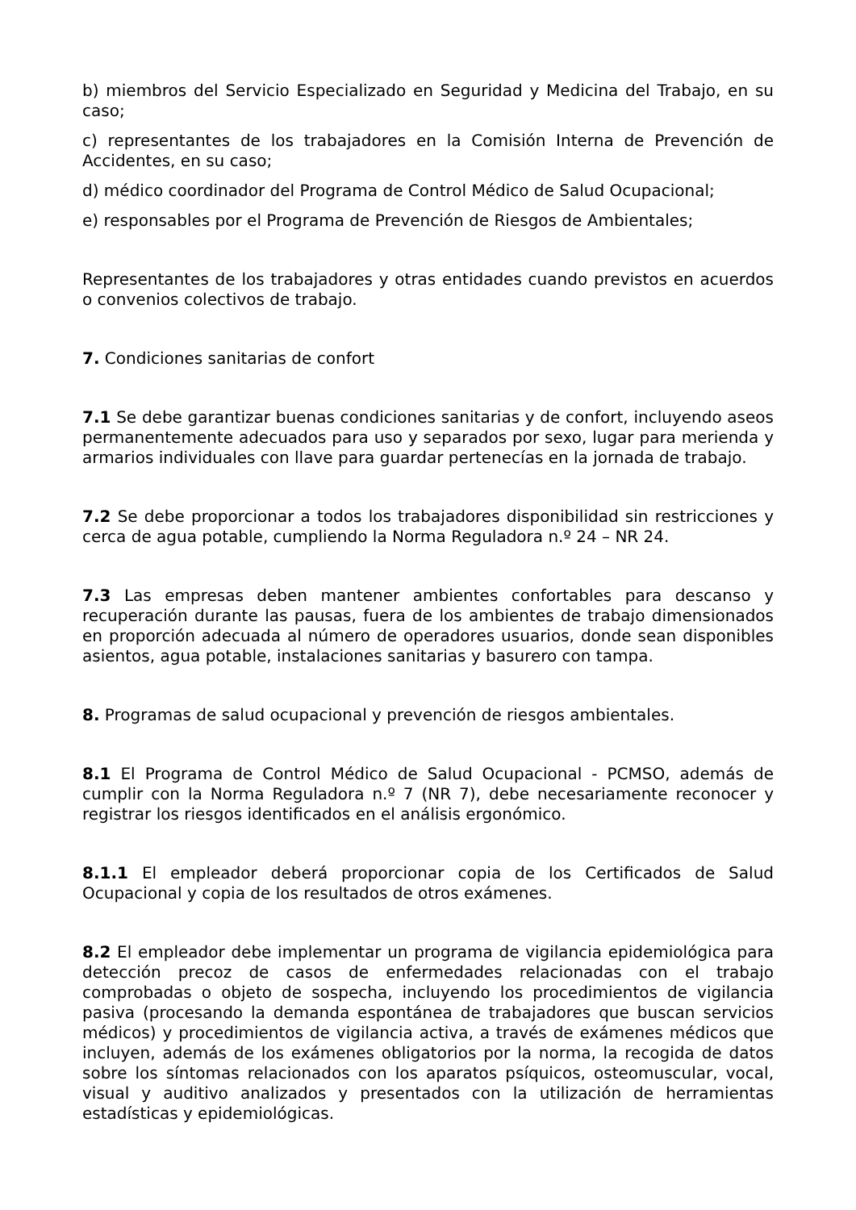b) miembros del Servicio Especializado en Seguridad y Medicina del Trabajo, en su caso;
c) representantes de los trabajadores en la Comisión Interna de Prevención de Accidentes, en su caso;
d) médico coordinador del Programa de Control Médico de Salud Ocupacional;
e) responsables por el Programa de Prevención de Riesgos de Ambientales;
Representantes de los trabajadores y otras entidades cuando previstos en acuerdos o convenios colectivos de trabajo.
7. Condiciones sanitarias de confort
7.1 Se debe garantizar buenas condiciones sanitarias y de confort, incluyendo aseos permanentemente adecuados para uso y separados por sexo, lugar para merienda y armarios individuales con llave para guardar pertenecías en la jornada de trabajo.
7.2 Se debe proporcionar a todos los trabajadores disponibilidad sin restricciones y cerca de agua potable, cumpliendo la Norma Reguladora n.º 24 – NR 24.
7.3 Las empresas deben mantener ambientes confortables para descanso y recuperación durante las pausas, fuera de los ambientes de trabajo dimensionados en proporción adecuada al número de operadores usuarios, donde sean disponibles asientos, agua potable, instalaciones sanitarias y basurero con tampa.
8. Programas de salud ocupacional y prevención de riesgos ambientales.
8.1 El Programa de Control Médico de Salud Ocupacional - PCMSO, además de cumplir con la Norma Reguladora n.º 7 (NR 7), debe necesariamente reconocer y registrar los riesgos identificados en el análisis ergonómico.
8.1.1 El empleador deberá proporcionar copia de los Certificados de Salud Ocupacional y copia de los resultados de otros exámenes.
8.2 El empleador debe implementar un programa de vigilancia epidemiológica para detección precoz de casos de enfermedades relacionadas con el trabajo comprobadas o objeto de sospecha, incluyendo los procedimientos de vigilancia pasiva (procesando la demanda espontánea de trabajadores que buscan servicios médicos) y procedimientos de vigilancia activa, a través de exámenes médicos que incluyen, además de los exámenes obligatorios por la norma, la recogida de datos sobre los síntomas relacionados con los aparatos psíquicos, osteomuscular, vocal, visual y auditivo analizados y presentados con la utilización de herramientas estadísticas y epidemiológicas.